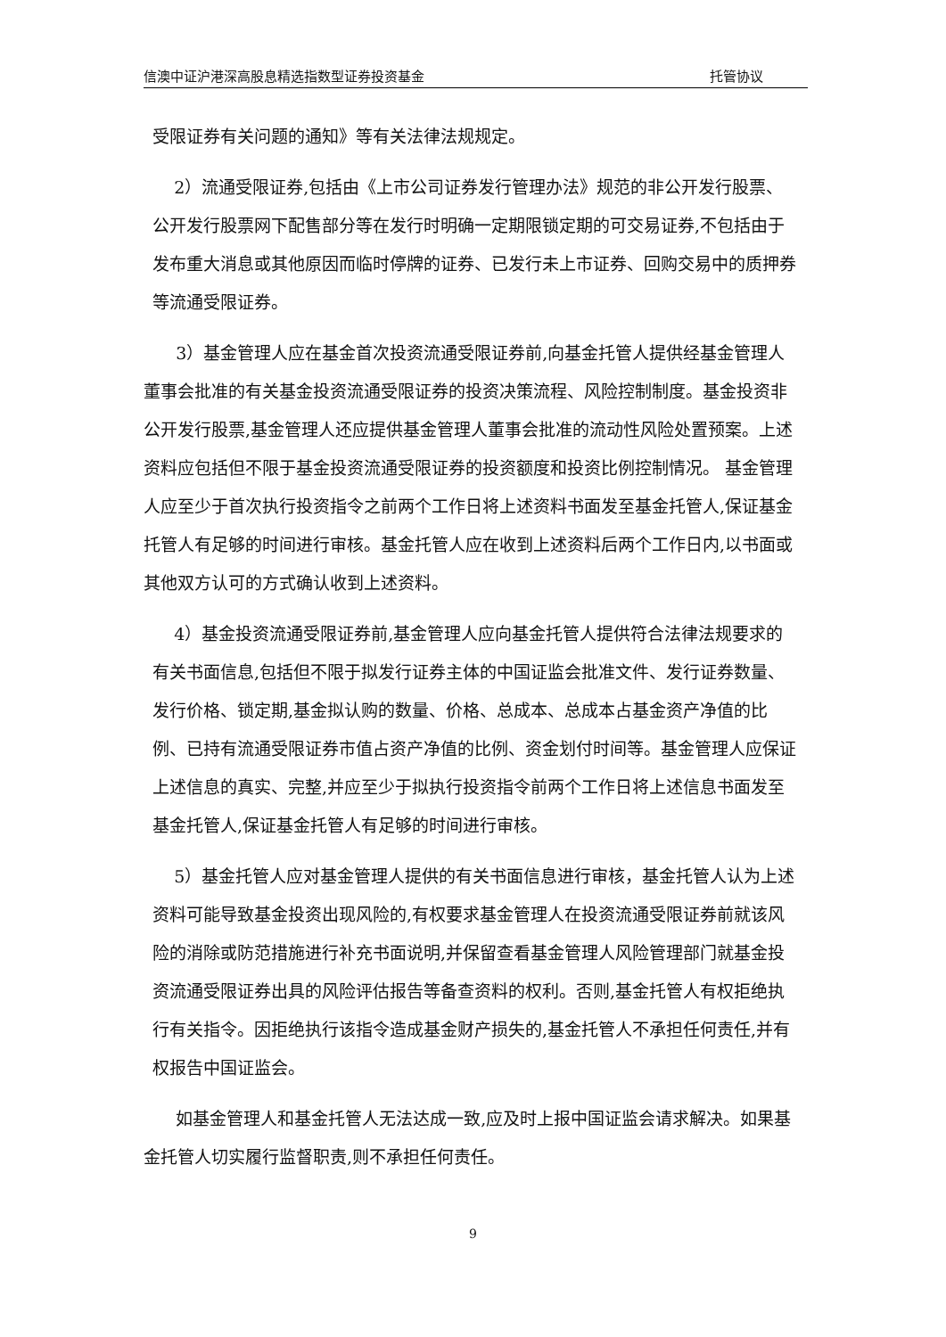信澳中证沪港深高股息精选指数型证券投资基金 托管协议
受限证券有关问题的通知》等有关法律法规规定。
2）流通受限证券,包括由《上市公司证券发行管理办法》规范的非公开发行股票、公开发行股票网下配售部分等在发行时明确一定期限锁定期的可交易证券,不包括由于发布重大消息或其他原因而临时停牌的证券、已发行未上市证券、回购交易中的质押券等流通受限证券。
3）基金管理人应在基金首次投资流通受限证券前,向基金托管人提供经基金管理人董事会批准的有关基金投资流通受限证券的投资决策流程、风险控制制度。基金投资非公开发行股票,基金管理人还应提供基金管理人董事会批准的流动性风险处置预案。上述资料应包括但不限于基金投资流通受限证券的投资额度和投资比例控制情况。 基金管理人应至少于首次执行投资指令之前两个工作日将上述资料书面发至基金托管人,保证基金托管人有足够的时间进行审核。基金托管人应在收到上述资料后两个工作日内,以书面或其他双方认可的方式确认收到上述资料。
4）基金投资流通受限证券前,基金管理人应向基金托管人提供符合法律法规要求的有关书面信息,包括但不限于拟发行证券主体的中国证监会批准文件、发行证券数量、发行价格、锁定期,基金拟认购的数量、价格、总成本、总成本占基金资产净值的比例、已持有流通受限证券市值占资产净值的比例、资金划付时间等。基金管理人应保证上述信息的真实、完整,并应至少于拟执行投资指令前两个工作日将上述信息书面发至基金托管人,保证基金托管人有足够的时间进行审核。
5）基金托管人应对基金管理人提供的有关书面信息进行审核，基金托管人认为上述资料可能导致基金投资出现风险的,有权要求基金管理人在投资流通受限证券前就该风险的消除或防范措施进行补充书面说明,并保留查看基金管理人风险管理部门就基金投资流通受限证券出具的风险评估报告等备查资料的权利。否则,基金托管人有权拒绝执行有关指令。因拒绝执行该指令造成基金财产损失的,基金托管人不承担任何责任,并有权报告中国证监会。
如基金管理人和基金托管人无法达成一致,应及时上报中国证监会请求解决。如果基金托管人切实履行监督职责,则不承担任何责任。
9